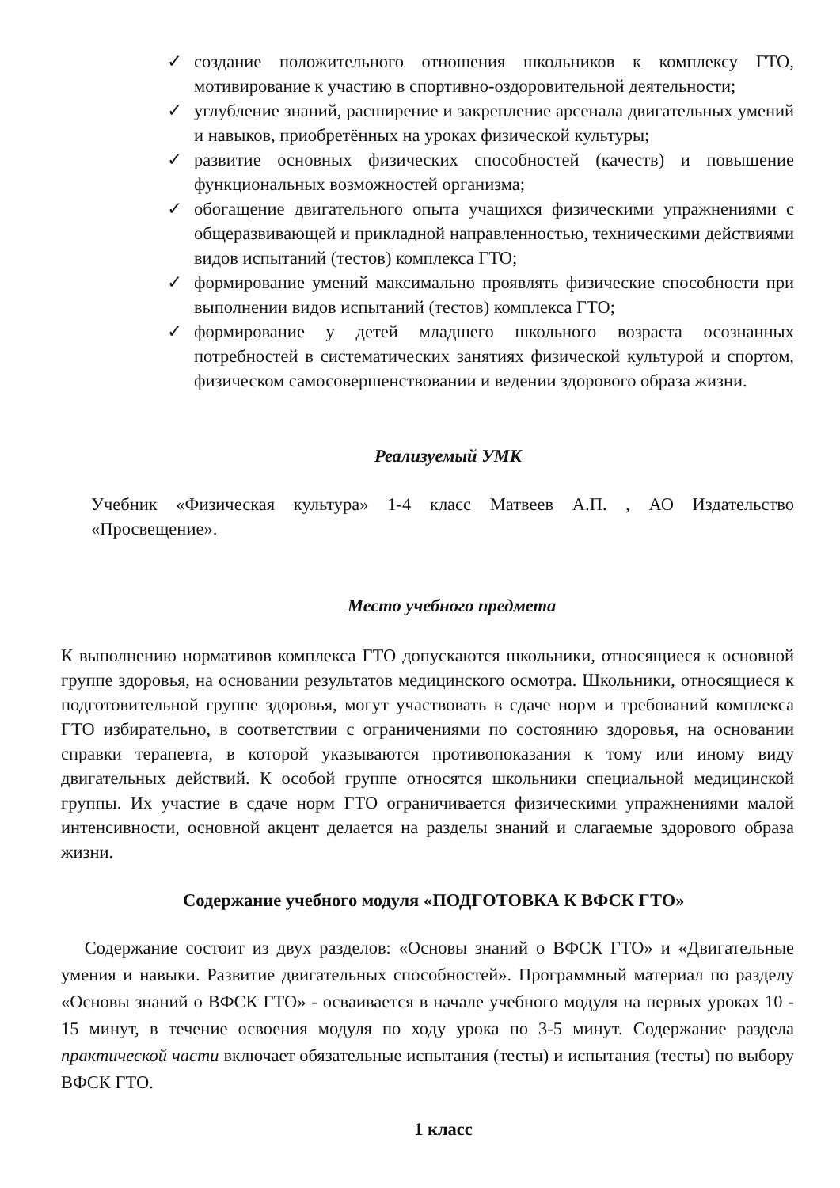✓ создание положительного отношения школьников к комплексу ГТО, мотивирование к участию в спортивно-оздоровительной деятельности;
✓ углубление знаний, расширение и закрепление арсенала двигательных умений и навыков, приобретённых на уроках физической культуры;
✓ развитие основных физических способностей (качеств) и повышение функциональных возможностей организма;
✓ обогащение двигательного опыта учащихся физическими упражнениями с общеразвивающей и прикладной направленностью, техническими действиями видов испытаний (тестов) комплекса ГТО;
✓ формирование умений максимально проявлять физические способности при выполнении видов испытаний (тестов) комплекса ГТО;
✓ формирование у детей младшего школьного возраста осознанных потребностей в систематических занятиях физической культурой и спортом, физическом самосовершенствовании и ведении здорового образа жизни.
Реализуемый УМК
Учебник «Физическая культура» 1-4 класс Матвеев А.П. , АО Издательство «Просвещение».
Место учебного предмета
К выполнению нормативов комплекса ГТО допускаются школьники, относящиеся к основной группе здоровья, на основании результатов медицинского осмотра. Школьники, относящиеся к подготовительной группе здоровья, могут участвовать в сдаче норм и требований комплекса ГТО избирательно, в соответствии с ограничениями по состоянию здоровья, на основании справки терапевта, в которой указываются противопоказания к тому или иному виду двигательных действий. К особой группе относятся школьники специальной медицинской группы. Их участие в сдаче норм ГТО ограничивается физическими упражнениями малой интенсивности, основной акцент делается на разделы знаний и слагаемые здорового образа жизни.
Содержание учебного модуля «ПОДГОТОВКА К ВФСК ГТО»
Содержание состоит из двух разделов: «Основы знаний о ВФСК ГТО» и «Двигательные умения и навыки. Развитие двигательных способностей». Программный материал по разделу «Основы знаний о ВФСК ГТО» - осваивается в начале учебного модуля на первых уроках 10 - 15 минут, в течение освоения модуля по ходу урока по 3-5 минут. Содержание раздела практической части включает обязательные испытания (тесты) и испытания (тесты) по выбору ВФСК ГТО.
1 класс